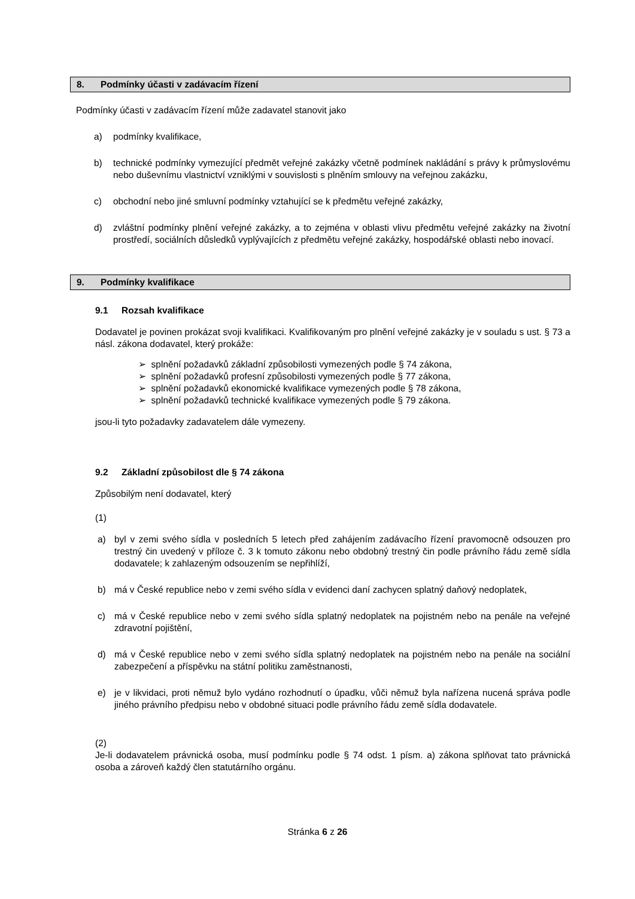8. Podmínky účasti v zadávacím řízení
Podmínky účasti v zadávacím řízení může zadavatel stanovit jako
a) podmínky kvalifikace,
b) technické podmínky vymezující předmět veřejné zakázky včetně podmínek nakládání s právy k průmyslovému nebo duševnímu vlastnictví vzniklými v souvislosti s plněním smlouvy na veřejnou zakázku,
c) obchodní nebo jiné smluvní podmínky vztahující se k předmětu veřejné zakázky,
d) zvláštní podmínky plnění veřejné zakázky, a to zejména v oblasti vlivu předmětu veřejné zakázky na životní prostředí, sociálních důsledků vyplývajících z předmětu veřejné zakázky, hospodářské oblasti nebo inovací.
9. Podmínky kvalifikace
9.1 Rozsah kvalifikace
Dodavatel je povinen prokázat svoji kvalifikaci. Kvalifikovaným pro plnění veřejné zakázky je v souladu s ust. § 73 a násl. zákona dodavatel, který prokáže:
➢ splnění požadavků základní způsobilosti vymezených podle § 74 zákona,
➢ splnění požadavků profesní způsobilosti vymezených podle § 77 zákona,
➢ splnění požadavků ekonomické kvalifikace vymezených podle § 78 zákona,
➢ splnění požadavků technické kvalifikace vymezených podle § 79 zákona.
jsou-li tyto požadavky zadavatelem dále vymezeny.
9.2 Základní způsobilost dle § 74 zákona
Způsobilým není dodavatel, který
(1)
a) byl v zemi svého sídla v posledních 5 letech před zahájením zadávacího řízení pravomocně odsouzen pro trestný čin uvedený v příloze č. 3 k tomuto zákonu nebo obdobný trestný čin podle právního řádu země sídla dodavatele; k zahlazeným odsouzením se nepřihlíží,
b) má v České republice nebo v zemi svého sídla v evidenci daní zachycen splatný daňový nedoplatek,
c) má v České republice nebo v zemi svého sídla splatný nedoplatek na pojistném nebo na penále na veřejné zdravotní pojištění,
d) má v České republice nebo v zemi svého sídla splatný nedoplatek na pojistném nebo na penále na sociální zabezpečení a příspěvku na státní politiku zaměstnanosti,
e) je v likvidaci, proti němuž bylo vydáno rozhodnutí o úpadku, vůči němuž byla nařízena nucená správa podle jiného právního předpisu nebo v obdobné situaci podle právního řádu země sídla dodavatele.
(2)
Je-li dodavatelem právnická osoba, musí podmínku podle § 74 odst. 1 písm. a) zákona splňovat tato právnická osoba a zároveň každý člen statutárního orgánu.
Stránka 6 z 26